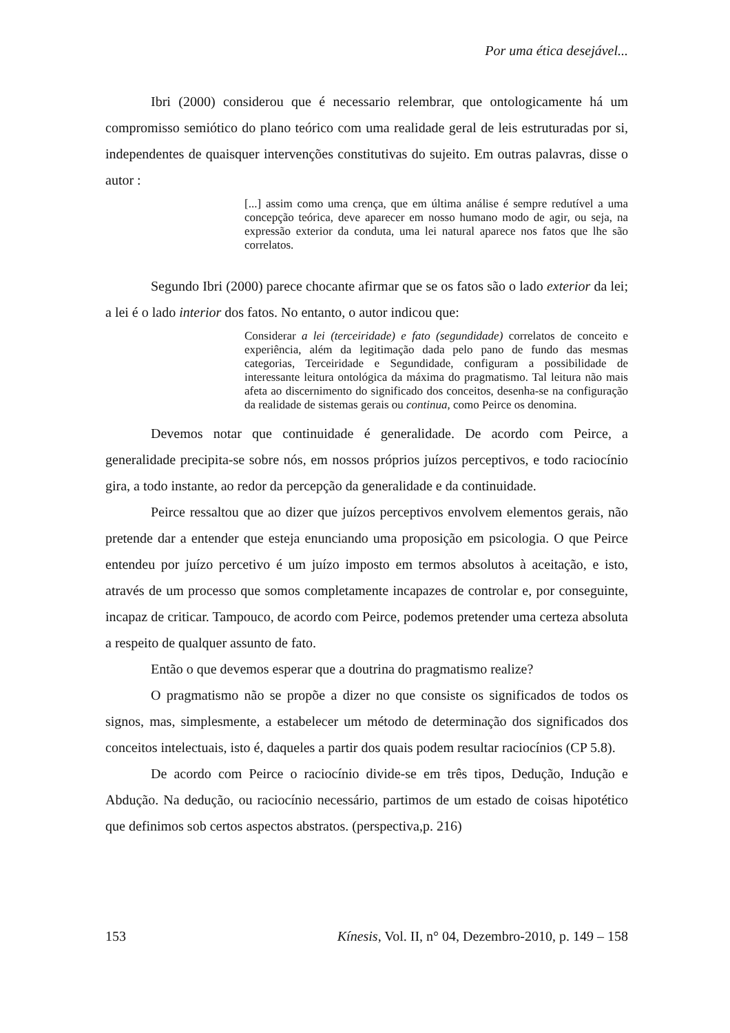Por uma ética desejável...
Ibri (2000) considerou que é necessario relembrar, que ontologicamente há um compromisso semiótico do plano teórico com uma realidade geral de leis estruturadas por si, independentes de quaisquer intervenções constitutivas do sujeito. Em outras palavras, disse o autor :
[...] assim como uma crença, que em última análise é sempre redutível a uma concepção teórica, deve aparecer em nosso humano modo de agir, ou seja, na expressão exterior da conduta, uma lei natural aparece nos fatos que lhe são correlatos.
Segundo Ibri (2000) parece chocante afirmar que se os fatos são o lado exterior da lei; a lei é o lado interior dos fatos. No entanto, o autor indicou que:
Considerar a lei (terceiridade) e fato (segundidade) correlatos de conceito e experiência, além da legitimação dada pelo pano de fundo das mesmas categorias, Terceiridade e Segundidade, configuram a possibilidade de interessante leitura ontológica da máxima do pragmatismo. Tal leitura não mais afeta ao discernimento do significado dos conceitos, desenha-se na configuração da realidade de sistemas gerais ou continua, como Peirce os denomina.
Devemos notar que continuidade é generalidade. De acordo com Peirce, a generalidade precipita-se sobre nós, em nossos próprios juízos perceptivos, e todo raciocínio gira, a todo instante, ao redor da percepção da generalidade e da continuidade.
Peirce ressaltou que ao dizer que juízos perceptivos envolvem elementos gerais, não pretende dar a entender que esteja enunciando uma proposição em psicologia. O que Peirce entendeu por juízo percetivo é um juízo imposto em termos absolutos à aceitação, e isto, através de um processo que somos completamente incapazes de controlar e, por conseguinte, incapaz de criticar. Tampouco, de acordo com Peirce, podemos pretender uma certeza absoluta a respeito de qualquer assunto de fato.
Então o que devemos esperar que a doutrina do pragmatismo realize?
O pragmatismo não se propõe a dizer no que consiste os significados de todos os signos, mas, simplesmente, a estabelecer um método de determinação dos significados dos conceitos intelectuais, isto é, daqueles a partir dos quais podem resultar raciocínios (CP 5.8).
De acordo com Peirce o raciocínio divide-se em três tipos, Dedução, Indução e Abdução. Na dedução, ou raciocínio necessário, partimos de um estado de coisas hipotético que definimos sob certos aspectos abstratos. (perspectiva,p. 216)
153 Kínesis, Vol. II, n° 04, Dezembro-2010, p. 149 – 158